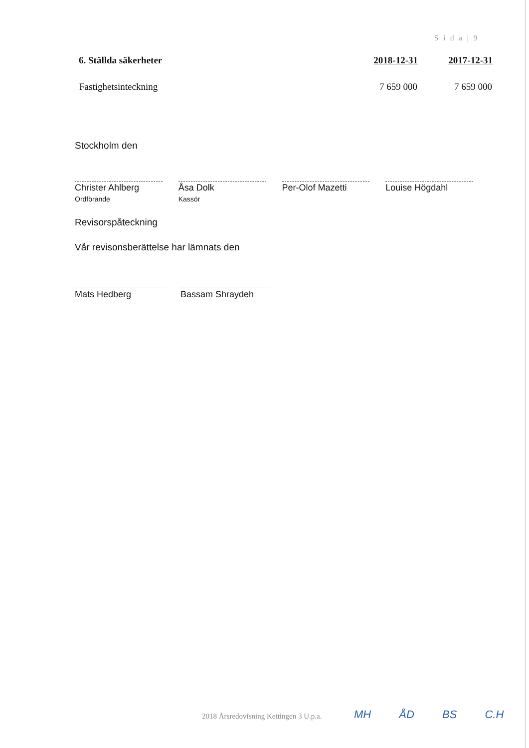S i d a | 9
| 6. Ställda säkerheter | 2018-12-31 | 2017-12-31 |
| --- | --- | --- |
| Fastighetsinteckning | 7 659 000 | 7 659 000 |
Stockholm den
Christer Ahlberg
Ordförande
Åsa Dolk
Kassör
Per-Olof Mazetti Louise Högdahl
Revisorspåteckning
Vår revisonsberättelse har lämnats den
Mats Hedberg Bassam Shraydeh
2018 Årsredovisning Kettingen 3 U.p.a.
MH ÅD BS C.H